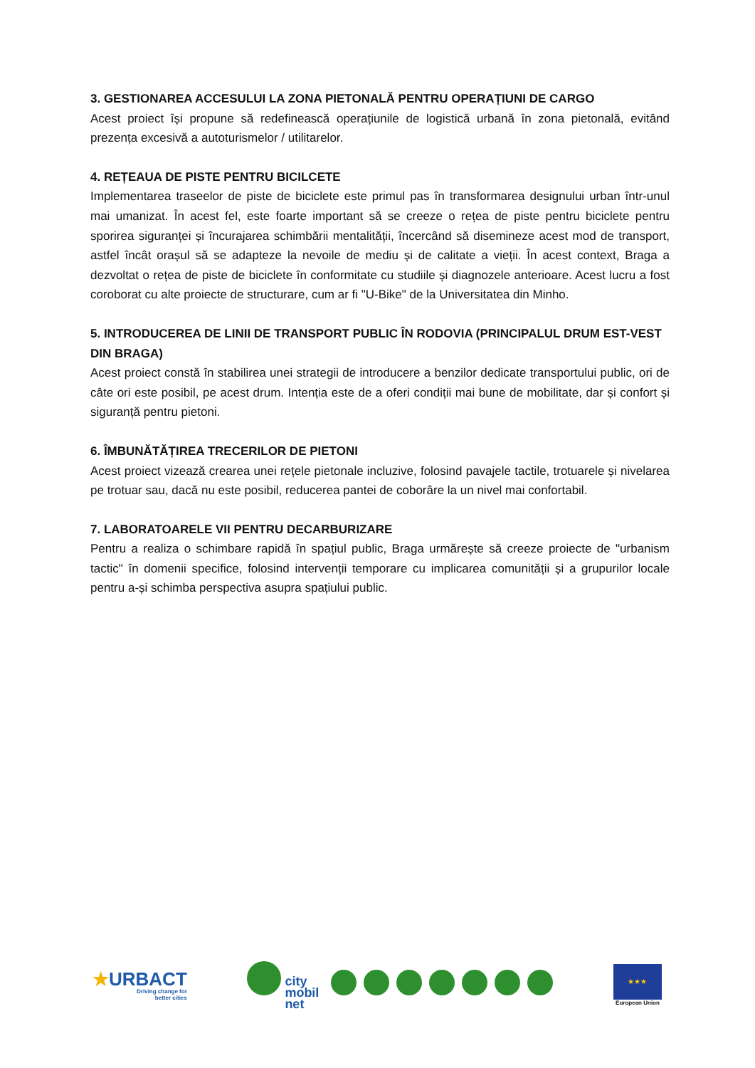3. GESTIONAREA ACCESULUI LA ZONA PIETONALĂ PENTRU OPERAȚIUNI DE CARGO
Acest proiect își propune să redefinească operațiunile de logistică urbană în zona pietonală, evitând prezența excesivă a autoturismelor / utilitarelor.
4. REȚEAUA DE PISTE PENTRU BICILCETE
Implementarea traseelor de piste de biciclete este primul pas în transformarea designului urban într-unul mai umanizat. În acest fel, este foarte important să se creeze o rețea de piste pentru biciclete pentru sporirea siguranței și încurajarea schimbării mentalității, încercând să disemineze acest mod de transport, astfel încât orașul să se adapteze la nevoile de mediu și de calitate a vieții. În acest context, Braga a dezvoltat o rețea de piste de biciclete în conformitate cu studiile și diagnozele anterioare. Acest lucru a fost coroborat cu alte proiecte de structurare, cum ar fi "U-Bike" de la Universitatea din Minho.
5. INTRODUCEREA DE LINII DE TRANSPORT PUBLIC ÎN RODOVIA (PRINCIPALUL DRUM EST-VEST DIN BRAGA)
Acest proiect constă în stabilirea unei strategii de introducere a benzilor dedicate transportului public, ori de câte ori este posibil, pe acest drum. Intenția este de a oferi condiții mai bune de mobilitate, dar și confort și siguranță pentru pietoni.
6. ÎMBUNĂTĂȚIREA TRECERILOR DE PIETONI
Acest proiect vizează crearea unei rețele pietonale incluzive, folosind pavajele tactile, trotuarele și nivelarea pe trotuar sau, dacă nu este posibil, reducerea pantei de coborâre la un nivel mai confortabil.
7. LABORATOARELE VII PENTRU DECARBURIZARE
Pentru a realiza o schimbare rapidă în spațiul public, Braga urmărește să creeze proiecte de "urbanism tactic" în domenii specifice, folosind intervenții temporare cu implicarea comunității și a grupurilor locale pentru a-și schimba perspectiva asupra spațiului public.
★URBACT
Driving change for
better cities
city
mobil
net
★★★
European Union